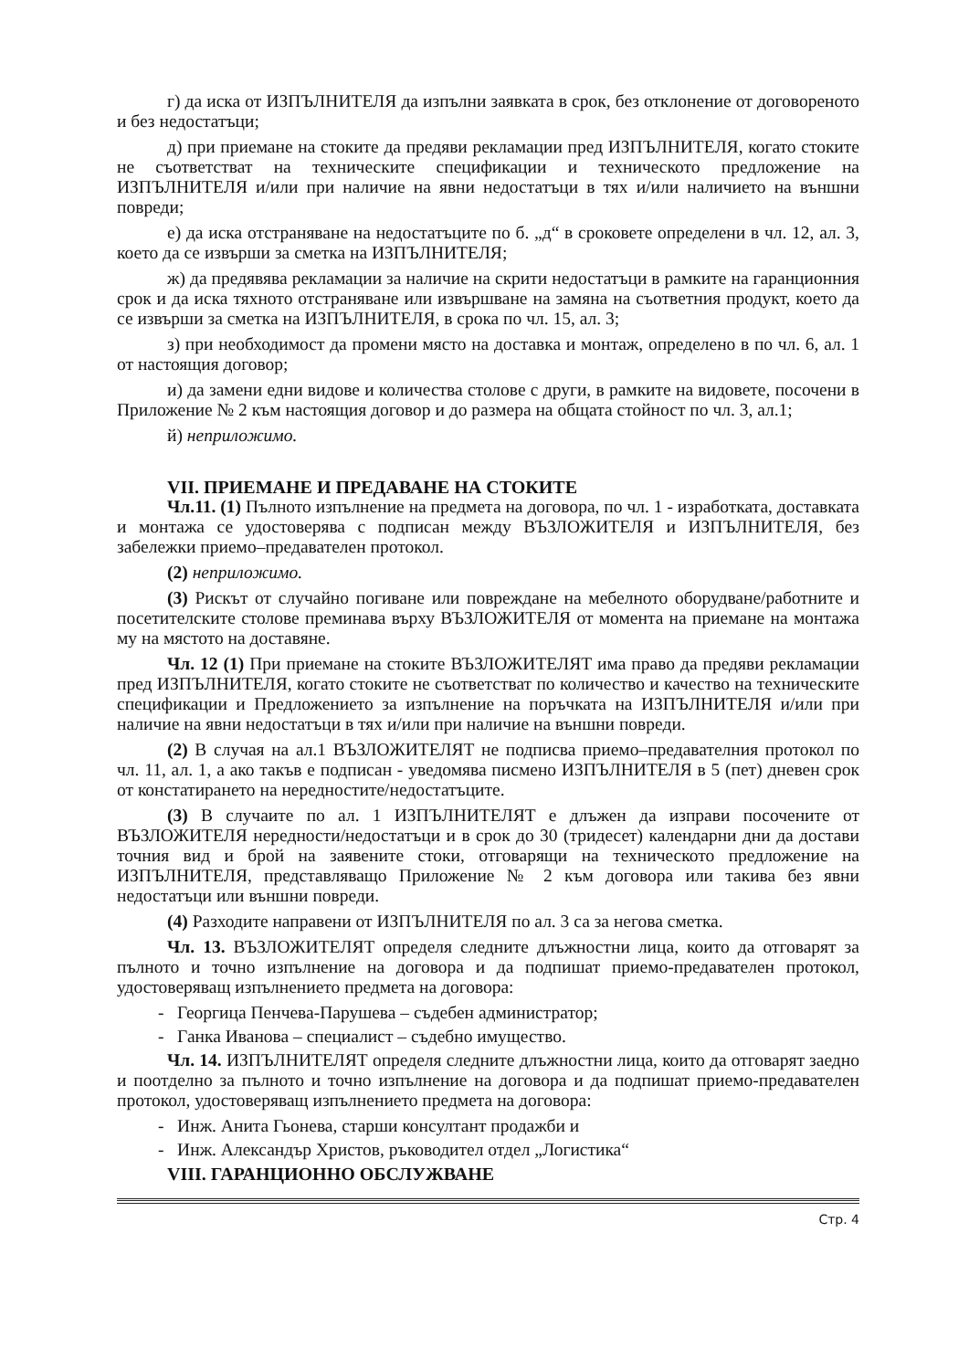г) да иска от ИЗПЪЛНИТЕЛЯ да изпълни заявката в срок, без отклонение от договореното и без недостатъци;
д) при приемане на стоките да предяви рекламации пред ИЗПЪЛНИТЕЛЯ, когато стоките не съответстват на техническите спецификации и техническото предложение на ИЗПЪЛНИТЕЛЯ и/или при наличие на явни недостатъци в тях и/или наличието на външни повреди;
е) да иска отстраняване на недостатъците по б. „д“ в сроковете определени в чл. 12, ал. 3, което да се извърши за сметка на ИЗПЪЛНИТЕЛЯ;
ж) да предявява рекламации за наличие на скрити недостатъци в рамките на гаранционния срок и да иска тяхното отстраняване или извършване на замяна на съответния продукт, което да се извърши за сметка на ИЗПЪЛНИТЕЛЯ, в срока по чл. 15, ал. 3;
з) при необходимост да промени място на доставка и монтаж, определено в по чл. 6, ал. 1 от настоящия договор;
и) да замени едни видове и количества столове с други, в рамките на видовете, посочени в Приложение № 2 към настоящия договор и до размера на общата стойност по чл. 3, ал.1;
й) неприложимо.
VII. ПРИЕМАНЕ И ПРЕДАВАНЕ НА СТОКИТЕ
Чл.11. (1) Пълното изпълнение на предмета на договора, по чл. 1 - изработката, доставката и монтажа се удостоверява с подписан между ВЪЗЛОЖИТЕЛЯ и ИЗПЪЛНИТЕЛЯ, без забележки приемо–предавателен протокол.
(2) неприложимо.
(3) Рискът от случайно погиване или повреждане на мебелното оборудване/работните и посетителските столове преминава върху ВЪЗЛОЖИТЕЛЯ от момента на приемане на монтажа му на мястото на доставяне.
Чл. 12 (1) При приемане на стоките ВЪЗЛОЖИТЕЛЯТ има право да предяви рекламации пред ИЗПЪЛНИТЕЛЯ, когато стоките не съответстват по количество и качество на техническите спецификации и Предложението за изпълнение на поръчката на ИЗПЪЛНИТЕЛЯ и/или при наличие на явни недостатъци в тях и/или при наличие на външни повреди.
(2) В случая на ал.1 ВЪЗЛОЖИТЕЛЯТ не подписва приемо–предавателния протокол по чл. 11, ал. 1, а ако такъв е подписан - уведомява писмено ИЗПЪЛНИТЕЛЯ в 5 (пет) дневен срок от констатирането на нередностите/недостатъците.
(3) В случаите по ал. 1 ИЗПЪЛНИТЕЛЯТ е длъжен да изправи посочените от ВЪЗЛОЖИТЕЛЯ нередности/недостатъци и в срок до 30 (тридесет) календарни дни да достави точния вид и брой на заявените стоки, отговарящи на техническото предложение на ИЗПЪЛНИТЕЛЯ, представляващо Приложение № 2 към договора или такива без явни недостатъци или външни повреди.
(4) Разходите направени от ИЗПЪЛНИТЕЛЯ по ал. 3 са за негова сметка.
Чл. 13. ВЪЗЛОЖИТЕЛЯТ определя следните длъжностни лица, които да отговарят за пълното и точно изпълнение на договора и да подпишат приемо-предавателен протокол, удостоверяващ изпълнението предмета на договора:
- Георгица Пенчева-Парушева – съдебен администратор;
- Ганка Иванова – специалист – съдебно имущество.
Чл. 14. ИЗПЪЛНИТЕЛЯТ определя следните длъжностни лица, които да отговарят заедно и поотделно за пълното и точно изпълнение на договора и да подпишат приемо-предавателен протокол, удостоверяващ изпълнението предмета на договора:
- Инж. Анита Гьонева, старши консултант продажби и
- Инж. Александър Христов, ръководител отдел „Логистика“
VIII. ГАРАНЦИОННО ОБСЛУЖВАНЕ
Стр. 4